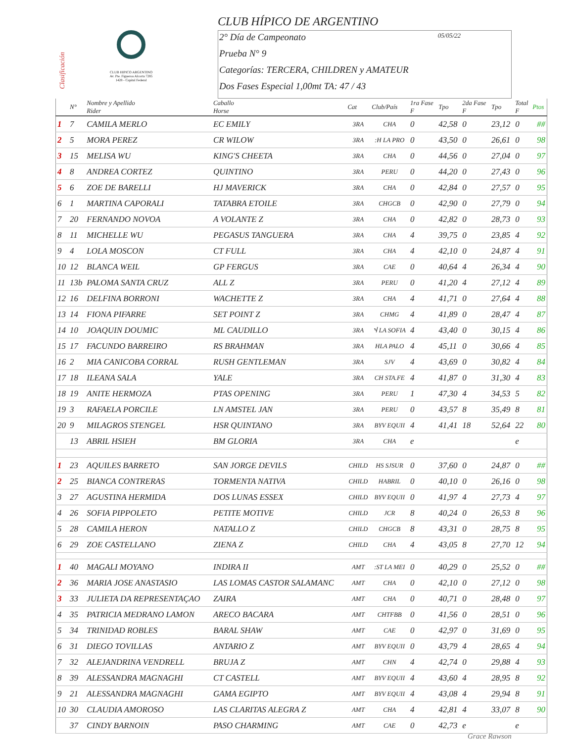Clasificación
CLUB HIPICO ARGENTINO
Av. Pte. Figueroa Alcorta 7285
1428 - Capital Federal
CLUB HÍPICO DE ARGENTINO
2° Día de Campeonato 05/05/22
Prueba N° 9
Categorías: TERCERA, CHILDREN y AMATEUR
Dos Fases Especial 1,00mt TA: 47 / 43
| | N° | Nombre y Apellido Rider | Caballo Horse | Cat | Club/País | 1ra Fase F | Tpo | 2da Fase F | Tpo | Total F | Ptos |
| --- | --- | --- | --- | --- | --- | --- | --- | --- | --- | --- | --- |
| 1 | 7 | CAMILA MERLO | EC EMILY | 3RA | CHA | 0 | 42,58 | 0 | 23,12 | 0 | ## |
| 2 | 5 | MORA PEREZ | CR WILOW | 3RA | :H LA PRO | 0 | 43,50 | 0 | 26,61 | 0 | 98 |
| 3 | 15 | MELISA WU | KING'S CHEETA | 3RA | CHA | 0 | 44,56 | 0 | 27,04 | 0 | 97 |
| 4 | 8 | ANDREA CORTEZ | QUINTINO | 3RA | PERU | 0 | 44,20 | 0 | 27,43 | 0 | 96 |
| 5 | 6 | ZOE DE BARELLI | HJ MAVERICK | 3RA | CHA | 0 | 42,84 | 0 | 27,57 | 0 | 95 |
| 6 | 1 | MARTINA CAPORALI | TATABRA ETOILE | 3RA | CHGCB | 0 | 42,90 | 0 | 27,79 | 0 | 94 |
| 7 | 20 | FERNANDO NOVOA | A VOLANTE Z | 3RA | CHA | 0 | 42,82 | 0 | 28,73 | 0 | 93 |
| 8 | 11 | MICHELLE WU | PEGASUS TANGUERA | 3RA | CHA | 4 | 39,75 | 0 | 23,85 | 4 | 92 |
| 9 | 4 | LOLA MOSCON | CT FULL | 3RA | CHA | 4 | 42,10 | 0 | 24,87 | 4 | 91 |
| 10 | 12 | BLANCA WEIL | GP FERGUS | 3RA | CAE | 0 | 40,64 | 4 | 26,34 | 4 | 90 |
| 11 | 13b | PALOMA SANTA CRUZ | ALL Z | 3RA | PERU | 0 | 41,20 | 4 | 27,12 | 4 | 89 |
| 12 | 16 | DELFINA BORRONI | WACHETTE Z | 3RA | CHA | 4 | 41,71 | 0 | 27,64 | 4 | 88 |
| 13 | 14 | FIONA PIFARRE | SET POINT Z | 3RA | CHMG | 4 | 41,89 | 0 | 28,47 | 4 | 87 |
| 14 | 10 | JOAQUIN DOUMIC | ML CAUDILLO | 3RA | Ⴣ LA SOFIA | 4 | 43,40 | 0 | 30,15 | 4 | 86 |
| 15 | 17 | FACUNDO BARREIRO | RS BRAHMAN | 3RA | HLA PALO | 4 | 45,11 | 0 | 30,66 | 4 | 85 |
| 16 | 2 | MIA CANICOBA CORRAL | RUSH GENTLEMAN | 3RA | SJV | 4 | 43,69 | 0 | 30,82 | 4 | 84 |
| 17 | 18 | ILEANA SALA | YALE | 3RA | CH STA.FE | 4 | 41,87 | 0 | 31,30 | 4 | 83 |
| 18 | 19 | ANITE HERMOZA | PTAS OPENING | 3RA | PERU | 1 | 47,30 | 4 | 34,53 | 5 | 82 |
| 19 | 3 | RAFAELA PORCILE | LN AMSTEL JAN | 3RA | PERU | 0 | 43,57 | 8 | 35,49 | 8 | 81 |
| 20 | 9 | MILAGROS STENGEL | HSR QUINTANO | 3RA | BYV EQUII | 4 | 41,41 | 18 | 52,64 | 22 | 80 |
| | 13 | ABRIL HSIEH | BM GLORIA | 3RA | CHA | e | | | | e | |
| 1 | 23 | AQUILES BARRETO | SAN JORGE DEVILS | CHILD | HS SJSUR | 0 | 37,60 | 0 | 24,87 | 0 | ## |
| 2 | 25 | BIANCA CONTRERAS | TORMENTA NATIVA | CHILD | HABRIL | 0 | 40,10 | 0 | 26,16 | 0 | 98 |
| 3 | 27 | AGUSTINA HERMIDA | DOS LUNAS ESSEX | CHILD | BYV EQUII | 0 | 41,97 | 4 | 27,73 | 4 | 97 |
| 4 | 26 | SOFIA PIPPOLETO | PETITE MOTIVE | CHILD | JCR | 8 | 40,24 | 0 | 26,53 | 8 | 96 |
| 5 | 28 | CAMILA HERON | NATALLO Z | CHILD | CHGCB | 8 | 43,31 | 0 | 28,75 | 8 | 95 |
| 6 | 29 | ZOE CASTELLANO | ZIENA Z | CHILD | CHA | 4 | 43,05 | 8 | 27,70 | 12 | 94 |
| 1 | 40 | MAGALI MOYANO | INDIRA II | AMT | :ST LA MEI | 0 | 40,29 | 0 | 25,52 | 0 | ## |
| 2 | 36 | MARIA JOSE ANASTASIO | LAS LOMAS CASTOR SALAMANC | AMT | CHA | 0 | 42,10 | 0 | 27,12 | 0 | 98 |
| 3 | 33 | JULIETA DA REPRESENTAÇAO | ZAIRA | AMT | CHA | 0 | 40,71 | 0 | 28,48 | 0 | 97 |
| 4 | 35 | PATRICIA MEDRANO LAMON | ARECO BACARA | AMT | CHTFBB | 0 | 41,56 | 0 | 28,51 | 0 | 96 |
| 5 | 34 | TRINIDAD ROBLES | BARAL SHAW | AMT | CAE | 0 | 42,97 | 0 | 31,69 | 0 | 95 |
| 6 | 31 | DIEGO TOVILLAS | ANTARIO Z | AMT | BYV EQUII | 0 | 43,79 | 4 | 28,65 | 4 | 94 |
| 7 | 32 | ALEJANDRINA VENDRELL | BRUJA Z | AMT | CHN | 4 | 42,74 | 0 | 29,88 | 4 | 93 |
| 8 | 39 | ALESSANDRA MAGNAGHI | CT CASTELL | AMT | BYV EQUII | 4 | 43,60 | 4 | 28,95 | 8 | 92 |
| 9 | 21 | ALESSANDRA MAGNAGHI | GAMA EGIPTO | AMT | BYV EQUII | 4 | 43,08 | 4 | 29,94 | 8 | 91 |
| 10 | 30 | CLAUDIA AMOROSO | LAS CLARITAS ALEGRA Z | AMT | CHA | 4 | 42,81 | 4 | 33,07 | 8 | 90 |
| | 37 | CINDY BARNOIN | PASO CHARMING | AMT | CAE | 0 | 42,73 | e | | e | |
Grace Rawson